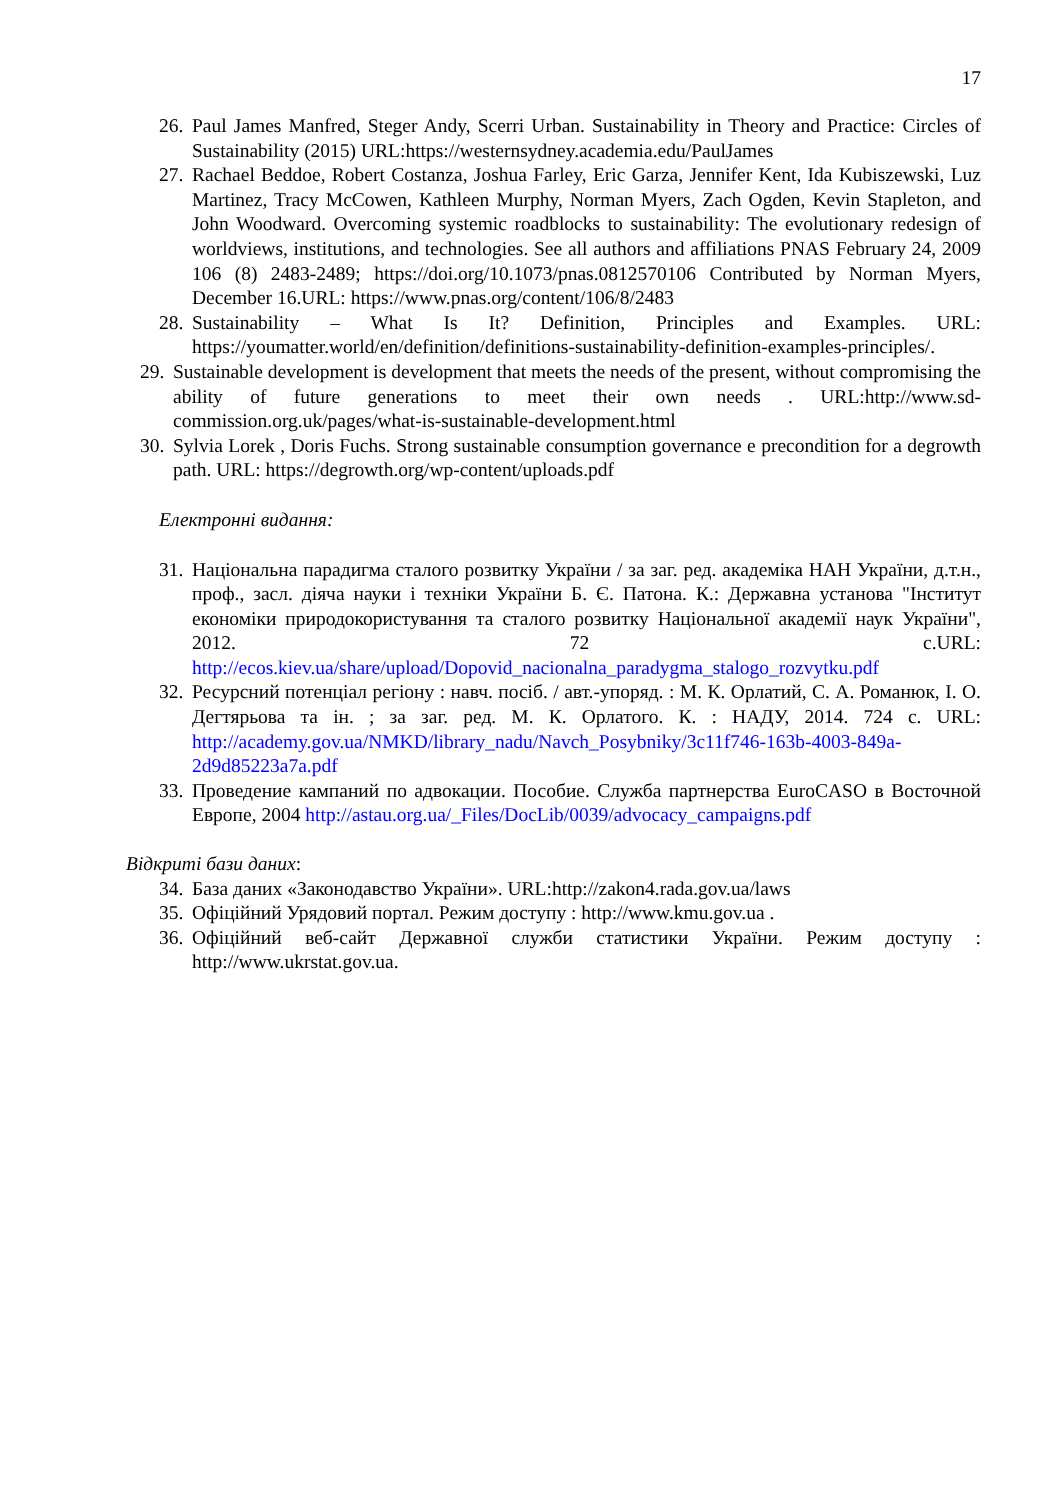17
26. Paul James Manfred, Steger Andy, Scerri Urban. Sustainability in Theory and Practice: Circles of Sustainability (2015) URL:https://westernsydney.academia.edu/PaulJames
27. Rachael Beddoe, Robert Costanza, Joshua Farley, Eric Garza, Jennifer Kent, Ida Kubiszewski, Luz Martinez, Tracy McCowen, Kathleen Murphy, Norman Myers, Zach Ogden, Kevin Stapleton, and John Woodward. Overcoming systemic roadblocks to sustainability: The evolutionary redesign of worldviews, institutions, and technologies. See all authors and affiliations PNAS February 24, 2009 106 (8) 2483-2489; https://doi.org/10.1073/pnas.0812570106 Contributed by Norman Myers, December 16.URL: https://www.pnas.org/content/106/8/2483
28. Sustainability – What Is It? Definition, Principles and Examples. URL: https://youmatter.world/en/definition/definitions-sustainability-definition-examples-principles/.
29. Sustainable development is development that meets the needs of the present, without compromising the ability of future generations to meet their own needs . URL:http://www.sd-commission.org.uk/pages/what-is-sustainable-development.html
30. Sylvia Lorek , Doris Fuchs. Strong sustainable consumption governance e precondition for a degrowth path. URL: https://degrowth.org/wp-content/uploads.pdf
Електронні видання:
31. Національна парадигма сталого розвитку України / за заг. ред. академіка НАН України, д.т.н., проф., засл. діяча науки і техніки України Б. Є. Патона. К.: Державна установа "Інститут економіки природокористування та сталого розвитку Національної академії наук України", 2012. 72 с.URL: http://ecos.kiev.ua/share/upload/Dopovid_nacionalna_paradygma_stalogo_rozvytku.pdf
32. Ресурсний потенціал регіону : навч. посіб. / авт.-упоряд. : М. К. Орлатий, С. А. Романюк, І. О. Дегтярьова та ін. ; за заг. ред. М. К. Орлатого. К. : НАДУ, 2014. 724 с. URL: http://academy.gov.ua/NMKD/library_nadu/Navch_Posybniky/3c11f746-163b-4003-849a-2d9d85223a7a.pdf
33. Проведение кампаний по адвокации. Пособие. Служба партнерства EuroCASO в Восточной Европе, 2004 http://astau.org.ua/_Files/DocLib/0039/advocacy_campaigns.pdf
Відкриті бази даних:
34. База даних «Законодавство України». URL:http://zakon4.rada.gov.ua/laws
35. Офіційний Урядовий портал. Режим доступу : http://www.kmu.gov.ua .
36. Офіційний веб-сайт Державної служби статистики України. Режим доступу : http://www.ukrstat.gov.ua.